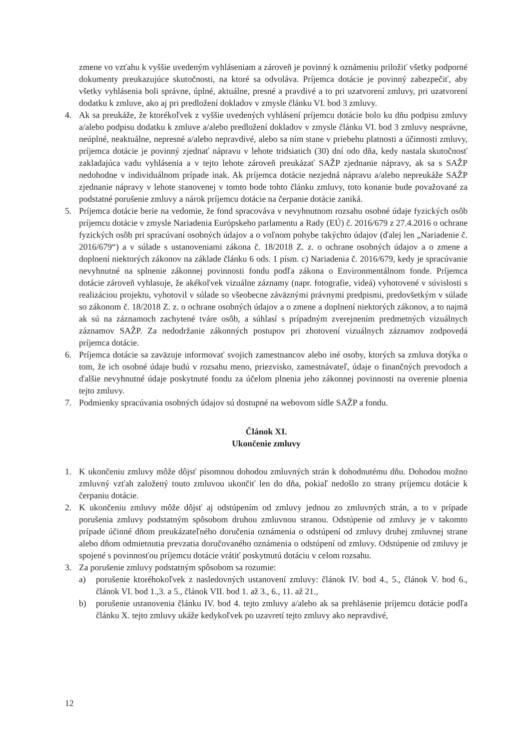zmene vo vzťahu k vyššie uvedeným vyhláseniam a zároveň je povinný k oznámeniu priložiť všetky podporné dokumenty preukazujúce skutočnosti, na ktoré sa odvoláva. Príjemca dotácie je povinný zabezpečiť, aby všetky vyhlásenia boli správne, úplné, aktuálne, presné a pravdivé a to pri uzatvorení zmluvy, pri uzatvorení dodatku k zmluve, ako aj pri predložení dokladov v zmysle článku VI. bod 3 zmluvy.
4. Ak sa preukáže, že ktorékoľvek z vyššie uvedených vyhlásení príjemcu dotácie bolo ku dňu podpisu zmluvy a/alebo podpisu dodatku k zmluve a/alebo predložení dokladov v zmysle článku VI. bod 3 zmluvy nesprávne, neúplné, neaktuálne, nepresné a/alebo nepravdivé, alebo sa ním stane v priebehu platnosti a účinnosti zmluvy, príjemca dotácie je povinný zjednať nápravu v lehote tridsiatich (30) dní odo dňa, kedy nastala skutočnosť zakladajúca vadu vyhlásenia a v tejto lehote zároveň preukázať SAŽP zjednanie nápravy, ak sa s SAŽP nedohodne v individuálnom prípade inak. Ak príjemca dotácie nezjedná nápravu a/alebo nepreukáže SAŽP zjednanie nápravy v lehote stanovenej v tomto bode tohto článku zmluvy, toto konanie bude považované za podstatné porušenie zmluvy a nárok príjemcu dotácie na čerpanie dotácie zaniká.
5. Príjemca dotácie berie na vedomie, že fond spracováva v nevyhnutnom rozsahu osobné údaje fyzických osôb príjemcu dotácie v zmysle Nariadenia Európskeho parlamentu a Rady (EÚ) č. 2016/679 z 27.4.2016 o ochrane fyzických osôb pri spracúvaní osobných údajov a o voľnom pohybe takýchto údajov (ďalej len „Nariadenie č. 2016/679“) a v súlade s ustanoveniami zákona č. 18/2018 Z. z. o ochrane osobných údajov a o zmene a doplnení niektorých zákonov na základe článku 6 ods. 1 písm. c) Nariadenia č. 2016/679, kedy je spracúvanie nevyhnutné na splnenie zákonnej povinnosti fondu podľa zákona o Environmentálnom fonde. Príjemca dotácie zároveň vyhlasuje, že akékoľvek vizuálne záznamy (napr. fotografie, videá) vyhotovené v súvislosti s realizáciou projektu, vyhotovil v súlade so všeobecne záväznými právnymi predpismi, predovšetkým v súlade so zákonom č. 18/2018 Z. z. o ochrane osobných údajov a o zmene a doplnení niektorých zákonov, a to najmä ak sú na záznamoch zachytené tváre osôb, a súhlasí s prípadným zverejnením predmetných vizuálnych záznamov SAŽP. Za nedodržanie zákonných postupov pri zhotovení vizuálnych záznamov zodpovedá príjemca dotácie.
6. Príjemca dotácie sa zaväzuje informovať svojich zamestnancov alebo iné osoby, ktorých sa zmluva dotýka o tom, že ich osobné údaje budú v rozsahu meno, priezvisko, zamestnávateľ, údaje o finančných prevodoch a ďalšie nevyhnutné údaje poskytnuté fondu za účelom plnenia jeho zákonnej povinnosti na overenie plnenia tejto zmluvy.
7. Podmienky spracúvania osobných údajov sú dostupné na webovom sídle SAŽP a fondu.
Článok XI.
Ukončenie zmluvy
1. K ukončeniu zmluvy môže dôjsť písomnou dohodou zmluvných strán k dohodnutému dňu. Dohodou možno zmluvný vzťah založený touto zmluvou ukončiť len do dňa, pokiaľ nedošlo zo strany príjemcu dotácie k čerpaniu dotácie.
2. K ukončeniu zmluvy môže dôjsť aj odstúpením od zmluvy jednou zo zmluvných strán, a to v prípade porušenia zmluvy podstatným spôsobom druhou zmluvnou stranou. Odstúpenie od zmluvy je v takomto prípade účinné dňom preukázateľného doručenia oznámenia o odstúpení od zmluvy druhej zmluvnej strane alebo dňom odmietnutia prevzatia doručovaného oznámenia o odstúpení od zmluvy. Odstúpenie od zmluvy je spojené s povinnosťou príjemcu dotácie vrátiť poskytnutú dotáciu v celom rozsahu.
3. Za porušenie zmluvy podstatným spôsobom sa rozumie:
a) porušenie ktoréhokoľvek z nasledovných ustanovení zmluvy: článok IV. bod 4., 5., článok V. bod 6., článok VI. bod 1.,3. a 5., článok VII. bod 1. až 3., 6., 11. až 21.,
b) porušenie ustanovenia článku IV. bod 4. tejto zmluvy a/alebo ak sa prehlásenie príjemcu dotácie podľa článku X. tejto zmluvy ukáže kedykoľvek po uzavretí tejto zmluvy ako nepravdivé,
12